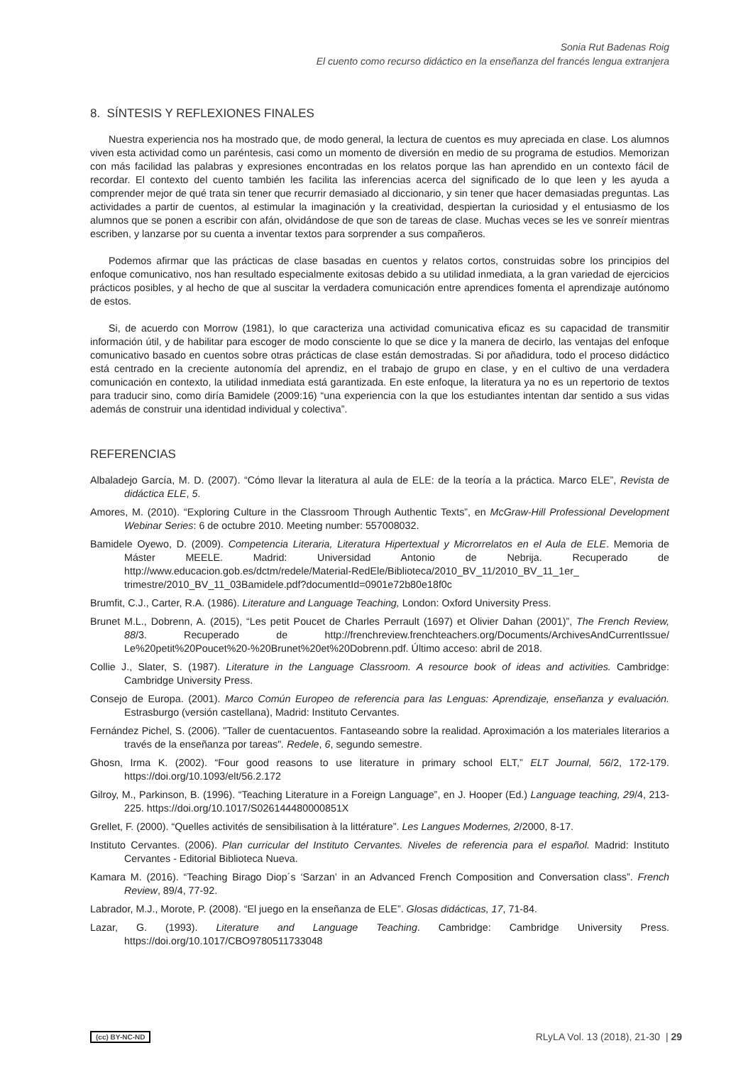Sonia Rut Badenas Roig
El cuento como recurso didáctico en la enseñanza del francés lengua extranjera
8. SÍNTESIS Y REFLEXIONES FINALES
Nuestra experiencia nos ha mostrado que, de modo general, la lectura de cuentos es muy apreciada en clase. Los alumnos viven esta actividad como un paréntesis, casi como un momento de diversión en medio de su programa de estudios. Memorizan con más facilidad las palabras y expresiones encontradas en los relatos porque las han aprendido en un contexto fácil de recordar. El contexto del cuento también les facilita las inferencias acerca del significado de lo que leen y les ayuda a comprender mejor de qué trata sin tener que recurrir demasiado al diccionario, y sin tener que hacer demasiadas preguntas. Las actividades a partir de cuentos, al estimular la imaginación y la creatividad, despiertan la curiosidad y el entusiasmo de los alumnos que se ponen a escribir con afán, olvidándose de que son de tareas de clase. Muchas veces se les ve sonreír mientras escriben, y lanzarse por su cuenta a inventar textos para sorprender a sus compañeros.
Podemos afirmar que las prácticas de clase basadas en cuentos y relatos cortos, construidas sobre los principios del enfoque comunicativo, nos han resultado especialmente exitosas debido a su utilidad inmediata, a la gran variedad de ejercicios prácticos posibles, y al hecho de que al suscitar la verdadera comunicación entre aprendices fomenta el aprendizaje autónomo de estos.
Si, de acuerdo con Morrow (1981), lo que caracteriza una actividad comunicativa eficaz es su capacidad de transmitir información útil, y de habilitar para escoger de modo consciente lo que se dice y la manera de decirlo, las ventajas del enfoque comunicativo basado en cuentos sobre otras prácticas de clase están demostradas. Si por añadidura, todo el proceso didáctico está centrado en la creciente autonomía del aprendiz, en el trabajo de grupo en clase, y en el cultivo de una verdadera comunicación en contexto, la utilidad inmediata está garantizada. En este enfoque, la literatura ya no es un repertorio de textos para traducir sino, como diría Bamidele (2009:16) “una experiencia con la que los estudiantes intentan dar sentido a sus vidas además de construir una identidad individual y colectiva”.
REFERENCIAS
Albaladejo García, M. D. (2007). “Cómo llevar la literatura al aula de ELE: de la teoría a la práctica. Marco ELE”, Revista de didáctica ELE, 5.
Amores, M. (2010). “Exploring Culture in the Classroom Through Authentic Texts”, en McGraw-Hill Professional Development Webinar Series: 6 de octubre 2010. Meeting number: 557008032.
Bamidele Oyewo, D. (2009). Competencia Literaria, Literatura Hipertextual y Microrrelatos en el Aula de ELE. Memoria de Máster MEELE. Madrid: Universidad Antonio de Nebrija. Recuperado de http://www.educacion.gob.es/dctm/redele/Material-RedEle/Biblioteca/2010_BV_11/2010_BV_11_1er_ trimestre/2010_BV_11_03Bamidele.pdf?documentId=0901e72b80e18f0c
Brumfit, C.J., Carter, R.A. (1986). Literature and Language Teaching, London: Oxford University Press.
Brunet M.L., Dobrenn, A. (2015), “Les petit Poucet de Charles Perrault (1697) et Olivier Dahan (2001)”, The French Review, 88/3. Recuperado de http://frenchreview.frenchteachers.org/Documents/ArchivesAndCurrentIssue/ Le%20petit%20Poucet%20-%20Brunet%20et%20Dobrenn.pdf. Último acceso: abril de 2018.
Collie J., Slater, S. (1987). Literature in the Language Classroom. A resource book of ideas and activities. Cambridge: Cambridge University Press.
Consejo de Europa. (2001). Marco Común Europeo de referencia para las Lenguas: Aprendizaje, enseñanza y evaluación. Estrasburgo (versión castellana), Madrid: Instituto Cervantes.
Fernández Pichel, S. (2006). "Taller de cuentacuentos. Fantaseando sobre la realidad. Aproximación a los materiales literarios a través de la enseñanza por tareas". Redele, 6, segundo semestre.
Ghosn, Irma K. (2002). “Four good reasons to use literature in primary school ELT,” ELT Journal, 56/2, 172-179. https://doi.org/10.1093/elt/56.2.172
Gilroy, M., Parkinson, B. (1996). “Teaching Literature in a Foreign Language”, en J. Hooper (Ed.) Language teaching, 29/4, 213-225. https://doi.org/10.1017/S026144480000851X
Grellet, F. (2000). “Quelles activités de sensibilisation à la littérature”. Les Langues Modernes, 2/2000, 8-17.
Instituto Cervantes. (2006). Plan curricular del Instituto Cervantes. Niveles de referencia para el español. Madrid: Instituto Cervantes - Editorial Biblioteca Nueva.
Kamara M. (2016). “Teaching Birago Diop´s ‘Sarzan’ in an Advanced French Composition and Conversation class”. French Review, 89/4, 77-92.
Labrador, M.J., Morote, P. (2008). “El juego en la enseñanza de ELE”. Glosas didácticas, 17, 71-84.
Lazar, G. (1993). Literature and Language Teaching. Cambridge: Cambridge University Press. https://doi.org/10.1017/CBO9780511733048
(cc) BY-NC-ND RLyLA Vol. 13 (2018), 21-30 | 29